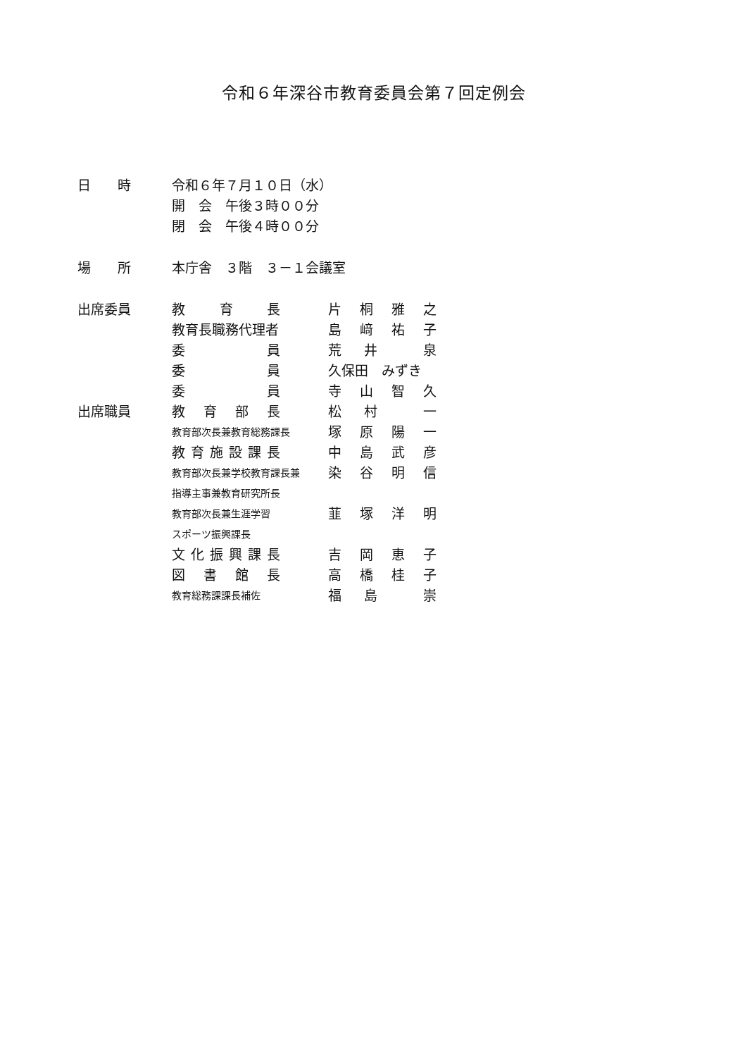令和６年深谷市教育委員会第７回定例会
| 日 時 | 令和６年７月１０日（水） | |
| | 開 会 午後３時００分 | |
| | 閉 会 午後４時００分 | |
| 場 所 | 本庁舎 ３階 ３－１会議室 | |
| 出席委員 | 教 育 長 | 片 桐 雅 之 |
| | 教育長職務代理者 | 島 﨑 祐 子 |
| | 委 員 | 荒 井 泉 |
| | 委 員 | 久保田 みずき |
| | 委 員 | 寺 山 智 久 |
| 出席職員 | 教 育 部 長 | 松 村 一 |
| | 教育部次長兼教育総務課長 | 塚 原 陽 一 |
| | 教 育 施 設 課 長 | 中 島 武 彦 |
| | 教育部次長兼学校教育課長兼 | 染 谷 明 信 |
| | 指導主事兼教育研究所長 | |
| | 教育部次長兼生涯学習 | 韮 塚 洋 明 |
| | スポーツ振興課長 | |
| | 文 化 振 興 課 長 | 吉 岡 恵 子 |
| | 図 書 館 長 | 高 橋 桂 子 |
| | 教育総務課課長補佐 | 福 島 崇 |